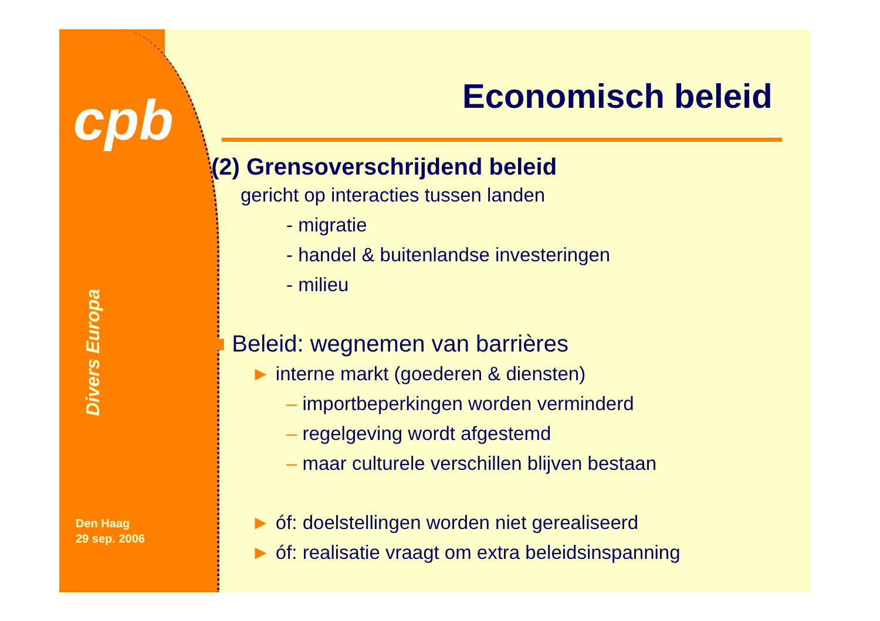cpb
Divers Europa
Den Haag
29 sep. 2006
Economisch beleid
(2) Grensoverschrijdend beleid
gericht op interacties tussen landen
- migratie
- handel & buitenlandse investeringen
- milieu
■ Beleid: wegnemen van barrières
► interne markt (goederen & diensten)
– importbeperkingen worden verminderd
– regelgeving wordt afgestemd
– maar culturele verschillen blijven bestaan
► óf: doelstellingen worden niet gerealiseerd
► óf: realisatie vraagt om extra beleidsinspanning